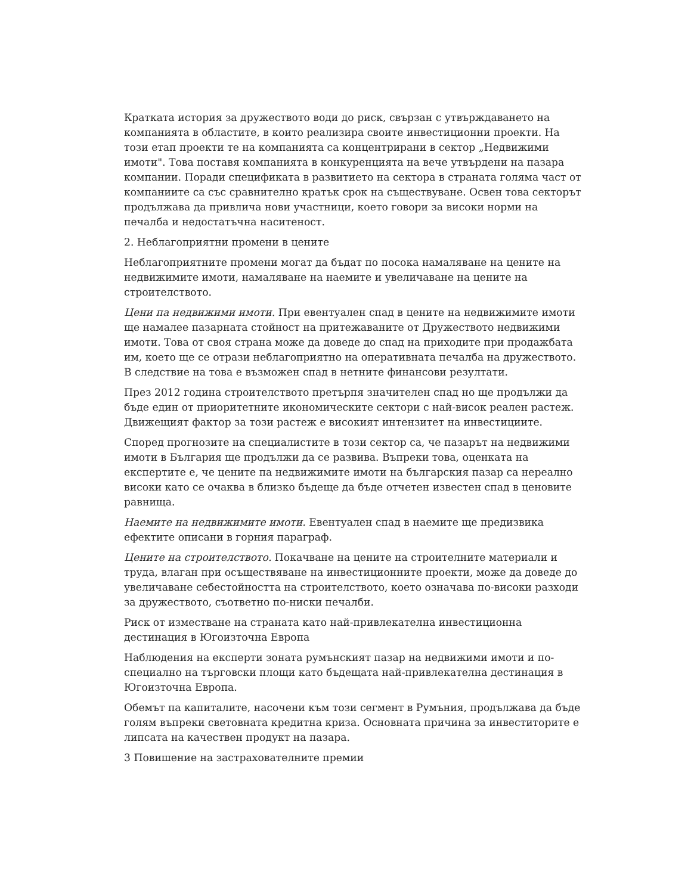Кратката история за дружеството води до риск, свързан с утвърждаването на компанията в областите, в които реализира своите инвестиционни проекти. На този етап проекти те на компанията са концентрирани в сектор „Недвижими имоти". Това поставя компанията в конкуренцията на вече утвърдени на пазара компании. Поради спецификата в развитието на сектора в страната голяма част от компаниите са със сравнително кратък срок на съществуване. Освен това секторът продължава да привлича нови участници, което говори за високи норми на печалба и недостатъчна наситеност.
2. Неблагоприятни промени в цените
Неблагоприятните промени могат да бъдат по посока намаляване на цените на недвижимите имоти, намаляване на наемите и увеличаване на цените на строителството.
Цени па недвижими имоти. При евентуален спад в цените на недвижимите имоти ще намалее пазарната стойност на притежаваните от Дружеството недвижими имоти. Това от своя страна може да доведе до спад на приходите при продажбата им, което ще се отрази неблагоприятно на оперативната печалба на дружеството. В следствие на това е възможен спад в нетните финансови резултати.
През 2012 година строителството претърпя значителен спад но ще продължи да бъде един от приоритетните икономическите сектори с най-висок реален растеж. Движещият фактор за този растеж е високият интензитет на инвестициите.
Според прогнозите на специалистите в този сектор са, че пазарът на недвижими имоти в България ще продължи да се развива. Въпреки това, оценката на експертите е, че цените па недвижимите имоти на българския пазар са нереално високи като се очаква в близко бъдеще да бъде отчетен известен спад в ценовите равнища.
Наемите на недвижимите имоти. Евентуален спад в наемите ще предизвика ефектите описани в горния параграф.
Цените на строителството. Покачване на цените на строителните материали и труда, влаган при осъществяване на инвестиционните проекти, може да доведе до увеличаване себестойността на строителството, което означава по-високи разходи за дружеството, съответно по-ниски печалби.
Риск от изместване на страната като най-привлекателна инвестиционна дестинация в Югоизточна Европа
Наблюдения на експерти зоната румънският пазар на недвижими имоти и по-специално на търговски площи като бъдещата най-привлекателна дестинация в Югоизточна Европа.
Обемът па капиталите, насочени към този сегмент в Румъния, продължава да бъде голям въпреки световната кредитна криза. Основната причина за инвеститорите е липсата на качествен продукт на пазара.
3 Повишение на застрахователните премии